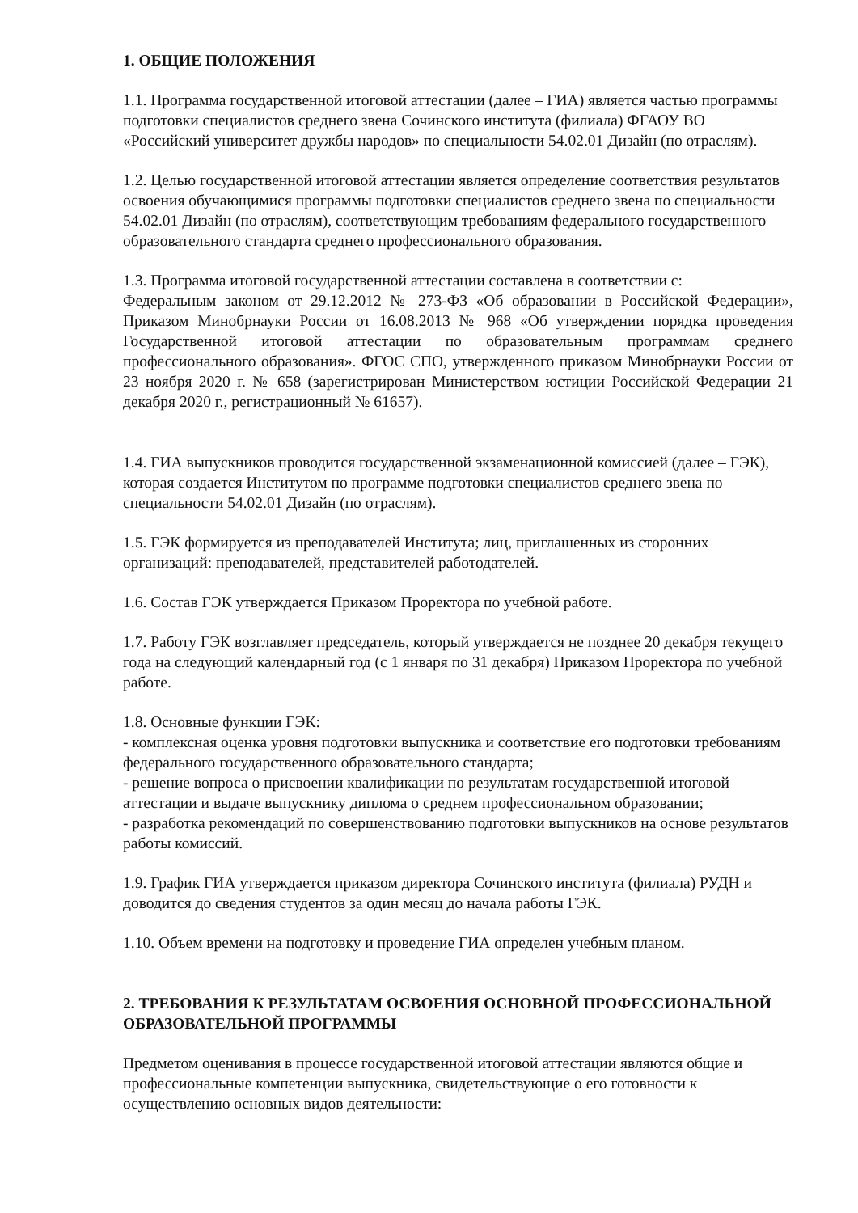1. ОБЩИЕ ПОЛОЖЕНИЯ
1.1. Программа государственной итоговой аттестации (далее – ГИА) является частью программы подготовки специалистов среднего звена Сочинского института (филиала) ФГАОУ ВО «Российский университет дружбы народов» по специальности 54.02.01 Дизайн (по отраслям).
1.2. Целью государственной итоговой аттестации является определение соответствия результатов освоения обучающимися программы подготовки специалистов среднего звена по специальности 54.02.01 Дизайн (по отраслям), соответствующим требованиям федерального государственного образовательного стандарта среднего профессионального образования.
1.3. Программа итоговой государственной аттестации составлена в соответствии с:
Федеральным законом от 29.12.2012 № 273-ФЗ «Об образовании в Российской Федерации», Приказом Минобрнауки России от 16.08.2013 № 968 «Об утверждении порядка проведения Государственной итоговой аттестации по образовательным программам среднего профессионального образования». ФГОС СПО, утвержденного приказом Минобрнауки России от 23 ноября 2020 г. № 658 (зарегистрирован Министерством юстиции Российской Федерации 21 декабря 2020 г., регистрационный № 61657).
1.4. ГИА выпускников проводится государственной экзаменационной комиссией (далее – ГЭК), которая создается Институтом по программе подготовки специалистов среднего звена по специальности 54.02.01 Дизайн (по отраслям).
1.5. ГЭК формируется из преподавателей Института; лиц, приглашенных из сторонних организаций: преподавателей, представителей работодателей.
1.6. Состав ГЭК утверждается Приказом Проректора по учебной работе.
1.7. Работу ГЭК возглавляет председатель, который утверждается не позднее 20 декабря текущего года на следующий календарный год (с 1 января по 31 декабря) Приказом Проректора по учебной работе.
1.8. Основные функции ГЭК:
- комплексная оценка уровня подготовки выпускника и соответствие его подготовки требованиям федерального государственного образовательного стандарта;
- решение вопроса о присвоении квалификации по результатам государственной итоговой аттестации и выдаче выпускнику диплома о среднем профессиональном образовании;
- разработка рекомендаций по совершенствованию подготовки выпускников на основе результатов работы комиссий.
1.9. График ГИА утверждается приказом директора Сочинского института (филиала) РУДН и доводится до сведения студентов за один месяц до начала работы ГЭК.
1.10. Объем времени на подготовку и проведение ГИА определен учебным планом.
2. ТРЕБОВАНИЯ К РЕЗУЛЬТАТАМ ОСВОЕНИЯ ОСНОВНОЙ ПРОФЕССИОНАЛЬНОЙ ОБРАЗОВАТЕЛЬНОЙ ПРОГРАММЫ
Предметом оценивания в процессе государственной итоговой аттестации являются общие и профессиональные компетенции выпускника, свидетельствующие о его готовности к осуществлению основных видов деятельности: